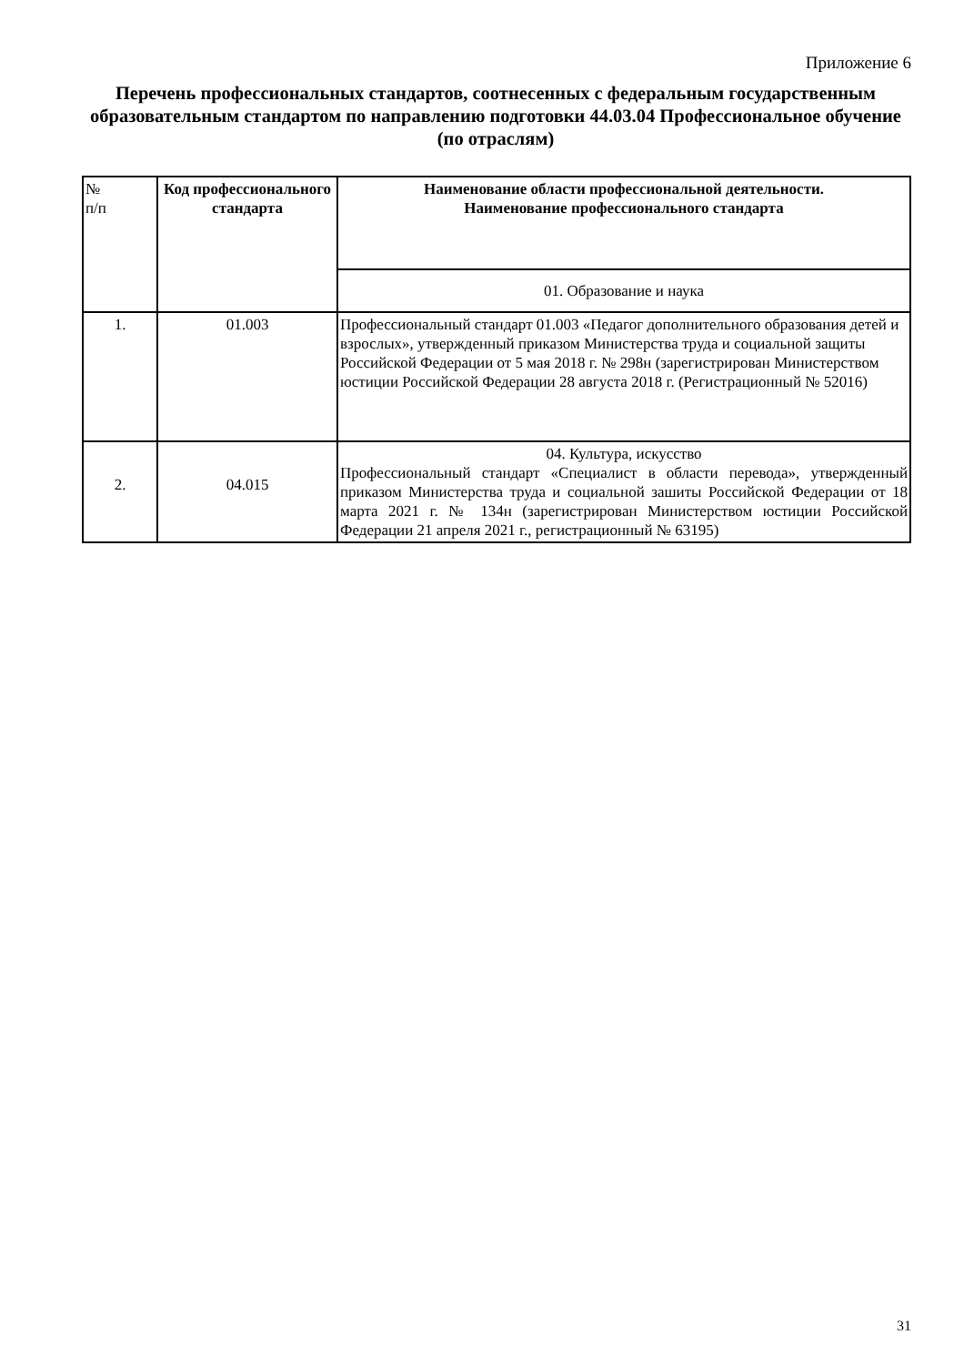Приложение 6
Перечень профессиональных стандартов, соотнесенных с федеральным государственным образовательным стандартом по направлению подготовки 44.03.04 Профессиональное обучение (по отраслям)
| № п/п | Код профессионального стандарта | Наименование области профессиональной деятельности. Наименование профессионального стандарта |
| --- | --- | --- |
| | | 01. Образование и наука |
| 1. | 01.003 | Профессиональный стандарт 01.003 «Педагог дополнительного образования детей и взрослых», утвержденный приказом Министерства труда и социальной защиты Российской Федерации от 5 мая 2018 г. № 298н (зарегистрирован Министерством юстиции Российской Федерации 28 августа 2018 г. (Регистрационный № 52016) |
| 2. | 04.015 | 04. Культура, искусство Профессиональный стандарт «Специалист в области перевода», утвержденный приказом Министерства труда и социальной зашиты Российской Федерации от 18 марта 2021 г. № 134н (зарегистрирован Министерством юстиции Российской Федерации 21 апреля 2021 г., регистрационный № 63195) |
31